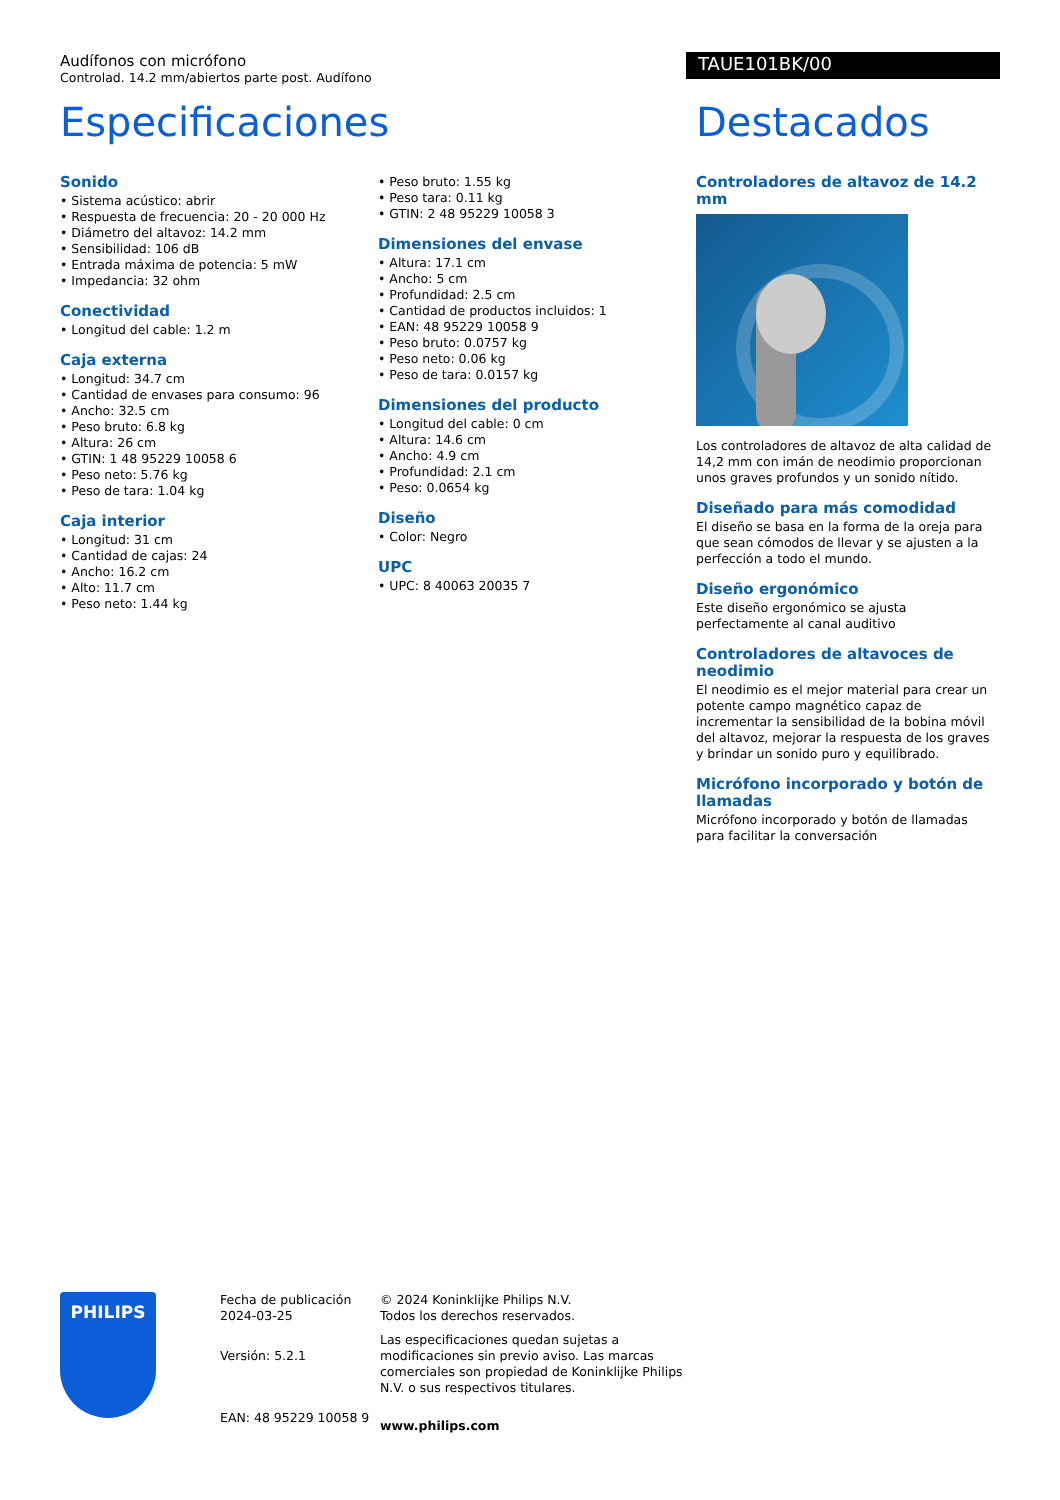Audífonos con micrófono
Controlad. 14.2 mm/abiertos parte post. Audífono
TAUE101BK/00
Especificaciones Destacados
Sonido
• Sistema acústico: abrir
• Respuesta de frecuencia: 20 - 20 000 Hz
• Diámetro del altavoz: 14.2 mm
• Sensibilidad: 106 dB
• Entrada máxima de potencia: 5 mW
• Impedancia: 32 ohm
Conectividad
• Longitud del cable: 1.2 m
Caja externa
• Longitud: 34.7 cm
• Cantidad de envases para consumo: 96
• Ancho: 32.5 cm
• Peso bruto: 6.8 kg
• Altura: 26 cm
• GTIN: 1 48 95229 10058 6
• Peso neto: 5.76 kg
• Peso de tara: 1.04 kg
Caja interior
• Longitud: 31 cm
• Cantidad de cajas: 24
• Ancho: 16.2 cm
• Alto: 11.7 cm
• Peso neto: 1.44 kg
• Peso bruto: 1.55 kg
• Peso tara: 0.11 kg
• GTIN: 2 48 95229 10058 3
Dimensiones del envase
• Altura: 17.1 cm
• Ancho: 5 cm
• Profundidad: 2.5 cm
• Cantidad de productos incluidos: 1
• EAN: 48 95229 10058 9
• Peso bruto: 0.0757 kg
• Peso neto: 0.06 kg
• Peso de tara: 0.0157 kg
Dimensiones del producto
• Longitud del cable: 0 cm
• Altura: 14.6 cm
• Ancho: 4.9 cm
• Profundidad: 2.1 cm
• Peso: 0.0654 kg
Diseño
• Color: Negro
UPC
• UPC: 8 40063 20035 7
Controladores de altavoz de 14.2 mm
Los controladores de altavoz de alta calidad de 14,2 mm con imán de neodimio proporcionan unos graves profundos y un sonido nítido.
Diseñado para más comodidad
El diseño se basa en la forma de la oreja para que sean cómodos de llevar y se ajusten a la perfección a todo el mundo.
Diseño ergonómico
Este diseño ergonómico se ajusta perfectamente al canal auditivo
Controladores de altavoces de neodimio
El neodimio es el mejor material para crear un potente campo magnético capaz de incrementar la sensibilidad de la bobina móvil del altavoz, mejorar la respuesta de los graves y brindar un sonido puro y equilibrado.
Micrófono incorporado y botón de llamadas
Micrófono incorporado y botón de llamadas para facilitar la conversación
PHILIPS
Fecha de publicación
2024-03-25
Versión: 5.2.1
EAN: 48 95229 10058 9
© 2024 Koninklijke Philips N.V.
Todos los derechos reservados.
Las especificaciones quedan sujetas a modificaciones sin previo aviso. Las marcas comerciales son propiedad de Koninklijke Philips N.V. o sus respectivos titulares.
www.philips.com